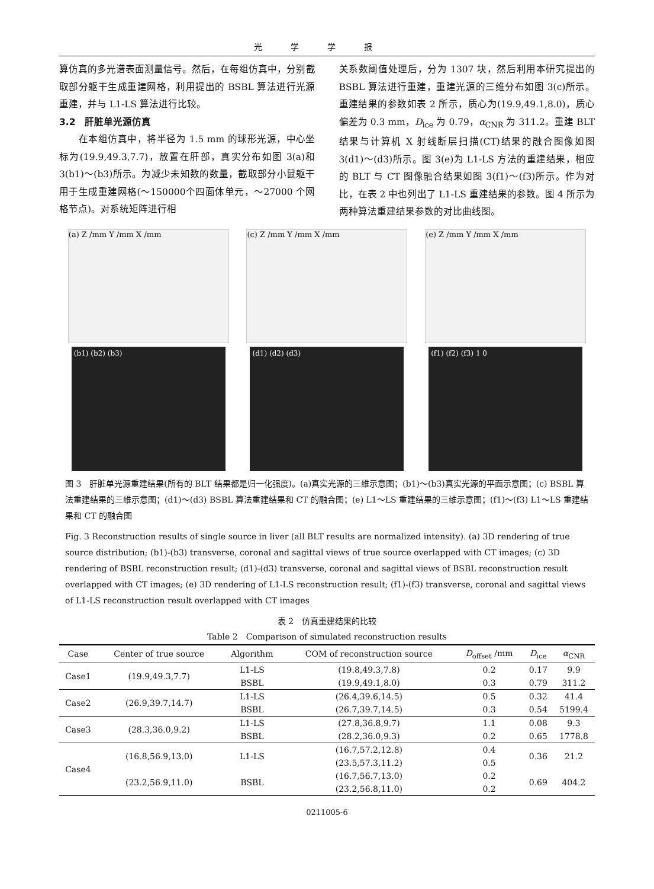光学学报
算仿真的多光谱表面测量信号。然后，在每组仿真中，分别截取部分躯干生成重建网格，利用提出的 BSBL 算法进行光源重建，并与 L1-LS 算法进行比较。
3.2　肝脏单光源仿真
　　在本组仿真中，将半径为 1.5 mm 的球形光源，中心坐标为(19.9,49.3,7.7)，放置在肝部，真实分布如图 3(a)和 3(b1)～(b3)所示。为减少未知数的数量，截取部分小鼠躯干用于生成重建网格(～150000个四面体单元，～27000 个网格节点)。对系统矩阵进行相
关系数阈值处理后，分为 1307 块，然后利用本研究提出的 BSBL 算法进行重建，重建光源的三维分布如图 3(c)所示。重建结果的参数如表 2 所示，质心为(19.9,49.1,8.0)，质心偏差为 0.3 mm，D<sub>ice</sub> 为 0.79，α<sub>CNR</sub> 为 311.2。重建 BLT 结果与计算机 X 射线断层扫描(CT)结果的融合图像如图 3(d1)～(d3)所示。图 3(e)为 L1-LS 方法的重建结果，相应的 BLT 与 CT 图像融合结果如图 3(f1)～(f3)所示。作为对比，在表 2 中也列出了 L1-LS 重建结果的参数。图 4 所示为两种算法重建结果参数的对比曲线图。
(a) Z /mm Y /mm X /mm (c) Z /mm Y /mm X /mm (e) Z /mm Y /mm X /mm
(b1) (b2) (b3) (d1) (d2) (d3) (f1) (f2) (f3) 1 0
图 3　肝脏单光源重建结果(所有的 BLT 结果都是归一化强度)。(a)真实光源的三维示意图；(b1)～(b3)真实光源的平面示意图；(c) BSBL 算法重建结果的三维示意图；(d1)～(d3) BSBL 算法重建结果和 CT 的融合图；(e) L1～LS 重建结果的三维示意图；(f1)～(f3) L1～LS 重建结果和 CT 的融合图
Fig. 3 Reconstruction results of single source in liver (all BLT results are normalized intensity). (a) 3D rendering of true source distribution; (b1)-(b3) transverse, coronal and sagittal views of true source overlapped with CT images; (c) 3D rendering of BSBL reconstruction result; (d1)-(d3) transverse, coronal and sagittal views of BSBL reconstruction result overlapped with CT images; (e) 3D rendering of L1-LS reconstruction result; (f1)-(f3) transverse, coronal and sagittal views of L1-LS reconstruction result overlapped with CT images
表 2　仿真重建结果的比较
Table 2　Comparison of simulated reconstruction results
| Case | Center of true source | Algorithm | COM of reconstruction source | D<sub>offset</sub> /mm | D<sub>ice</sub> | α<sub>CNR</sub> |
| --- | --- | --- | --- | --- | --- | --- |
| Case1 | (19.9,49.3,7.7) | L1-LS | (19.8,49.3,7.8) | 0.2 | 0.17 | 9.9 |
| | | BSBL | (19.9,49.1,8.0) | 0.3 | 0.79 | 311.2 |
| Case2 | (26.9,39.7,14.7) | L1-LS | (26.4,39.6,14.5) | 0.5 | 0.32 | 41.4 |
| | | BSBL | (26.7,39.7,14.5) | 0.3 | 0.54 | 5199.4 |
| Case3 | (28.3,36.0,9.2) | L1-LS | (27.8,36.8,9.7) | 1.1 | 0.08 | 9.3 |
| | | BSBL | (28.2,36.0,9.3) | 0.2 | 0.65 | 1778.8 |
| Case4 | (16.8,56.9,13.0) | L1-LS | (16.7,57.2,12.8) | 0.4 | 0.36 | 21.2 |
| | | | (23.5,57.3,11.2) | 0.5 | | |
| | (23.2,56.9,11.0) | BSBL | (16.7,56.7,13.0) | 0.2 | 0.69 | 404.2 |
| | | | (23.2,56.8,11.0) | 0.2 | | |
0211005-6